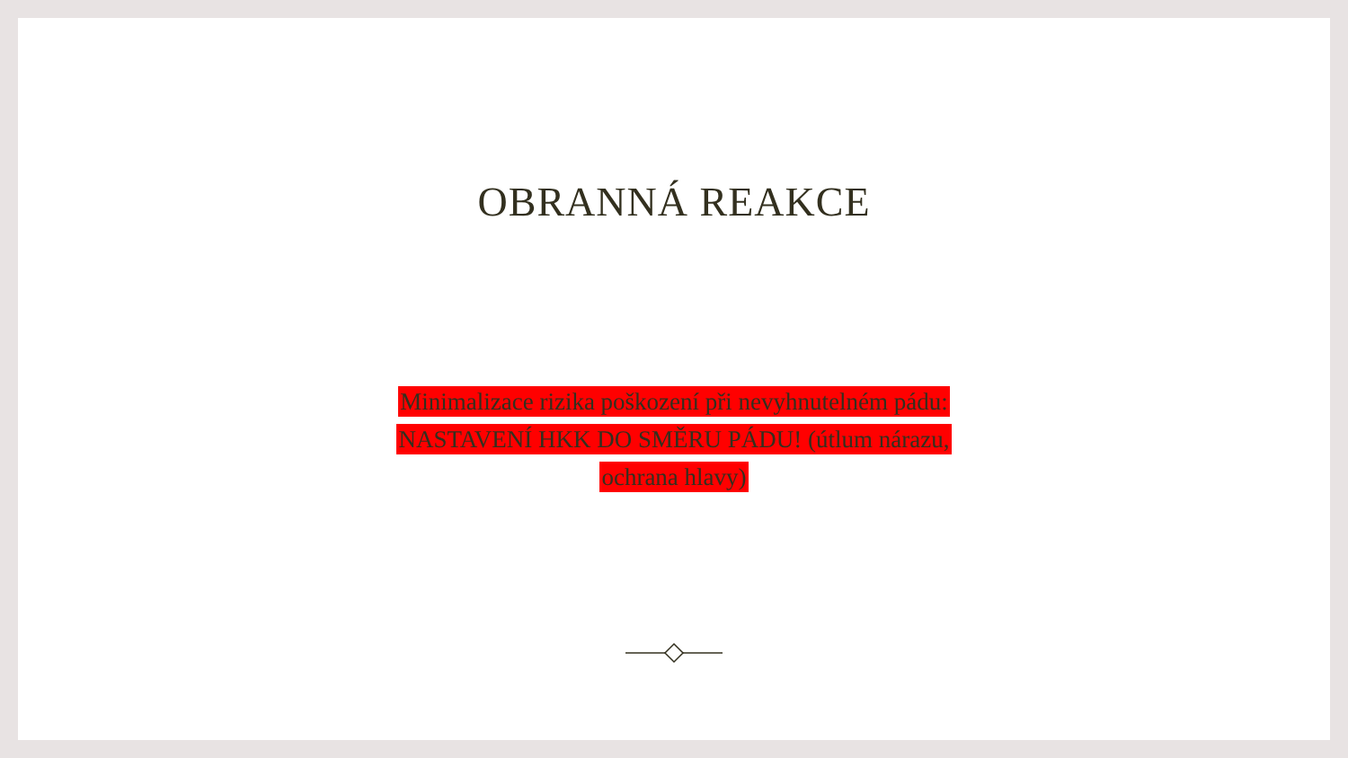OBRANNÁ REAKCE
Minimalizace rizika poškození při nevyhnutelném pádu:
NASTAVENÍ HKK DO SMĚRU PÁDU! (útlum nárazu,
ochrana hlavy)